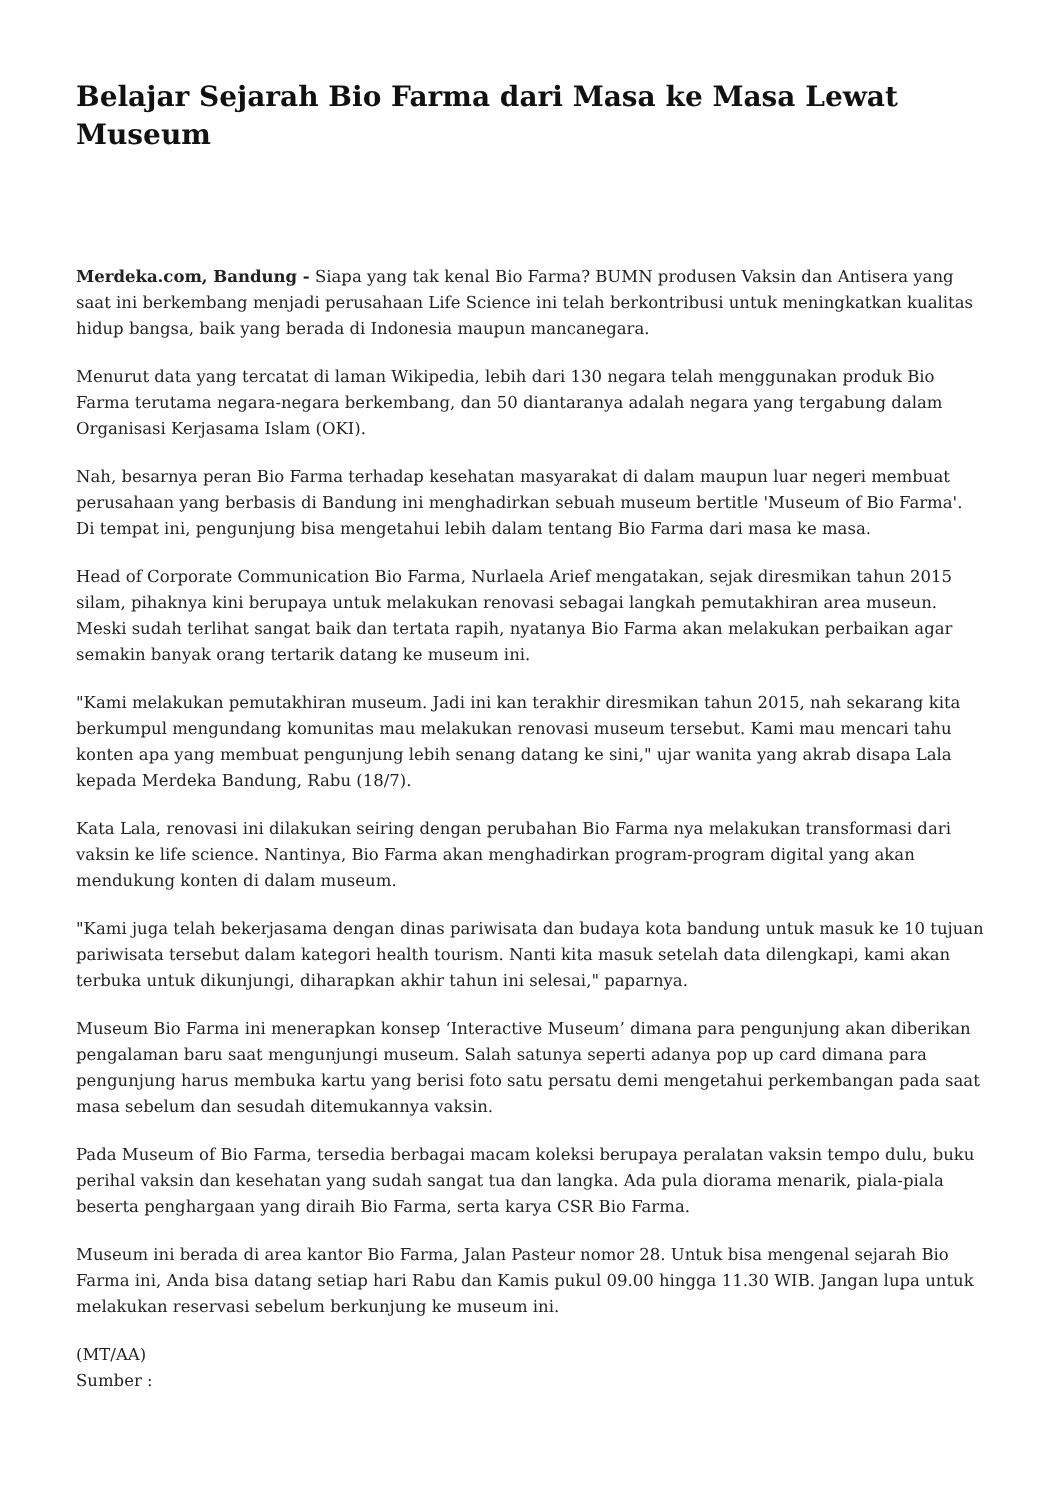Belajar Sejarah Bio Farma dari Masa ke Masa Lewat Museum
Merdeka.com, Bandung - Siapa yang tak kenal Bio Farma? BUMN produsen Vaksin dan Antisera yang saat ini berkembang menjadi perusahaan Life Science ini telah berkontribusi untuk meningkatkan kualitas hidup bangsa, baik yang berada di Indonesia maupun mancanegara.
Menurut data yang tercatat di laman Wikipedia, lebih dari 130 negara telah menggunakan produk Bio Farma terutama negara-negara berkembang, dan 50 diantaranya adalah negara yang tergabung dalam Organisasi Kerjasama Islam (OKI).
Nah, besarnya peran Bio Farma terhadap kesehatan masyarakat di dalam maupun luar negeri membuat perusahaan yang berbasis di Bandung ini menghadirkan sebuah museum bertitle 'Museum of Bio Farma'. Di tempat ini, pengunjung bisa mengetahui lebih dalam tentang Bio Farma dari masa ke masa.
Head of Corporate Communication Bio Farma, Nurlaela Arief mengatakan, sejak diresmikan tahun 2015 silam, pihaknya kini berupaya untuk melakukan renovasi sebagai langkah pemutakhiran area museun. Meski sudah terlihat sangat baik dan tertata rapih, nyatanya Bio Farma akan melakukan perbaikan agar semakin banyak orang tertarik datang ke museum ini.
"Kami melakukan pemutakhiran museum. Jadi ini kan terakhir diresmikan tahun 2015, nah sekarang kita berkumpul mengundang komunitas mau melakukan renovasi museum tersebut. Kami mau mencari tahu konten apa yang membuat pengunjung lebih senang datang ke sini," ujar wanita yang akrab disapa Lala kepada Merdeka Bandung, Rabu (18/7).
Kata Lala, renovasi ini dilakukan seiring dengan perubahan Bio Farma nya melakukan transformasi dari vaksin ke life science. Nantinya, Bio Farma akan menghadirkan program-program digital yang akan mendukung konten di dalam museum.
"Kami juga telah bekerjasama dengan dinas pariwisata dan budaya kota bandung untuk masuk ke 10 tujuan pariwisata tersebut dalam kategori health tourism. Nanti kita masuk setelah data dilengkapi, kami akan terbuka untuk dikunjungi, diharapkan akhir tahun ini selesai," paparnya.
Museum Bio Farma ini menerapkan konsep ‘Interactive Museum’ dimana para pengunjung akan diberikan pengalaman baru saat mengunjungi museum. Salah satunya seperti adanya pop up card dimana para pengunjung harus membuka kartu yang berisi foto satu persatu demi mengetahui perkembangan pada saat masa sebelum dan sesudah ditemukannya vaksin.
Pada Museum of Bio Farma, tersedia berbagai macam koleksi berupaya peralatan vaksin tempo dulu, buku perihal vaksin dan kesehatan yang sudah sangat tua dan langka. Ada pula diorama menarik, piala-piala beserta penghargaan yang diraih Bio Farma, serta karya CSR Bio Farma.
Museum ini berada di area kantor Bio Farma, Jalan Pasteur nomor 28. Untuk bisa mengenal sejarah Bio Farma ini, Anda bisa datang setiap hari Rabu dan Kamis pukul 09.00 hingga 11.30 WIB. Jangan lupa untuk melakukan reservasi sebelum berkunjung ke museum ini.
(MT/AA)
Sumber :